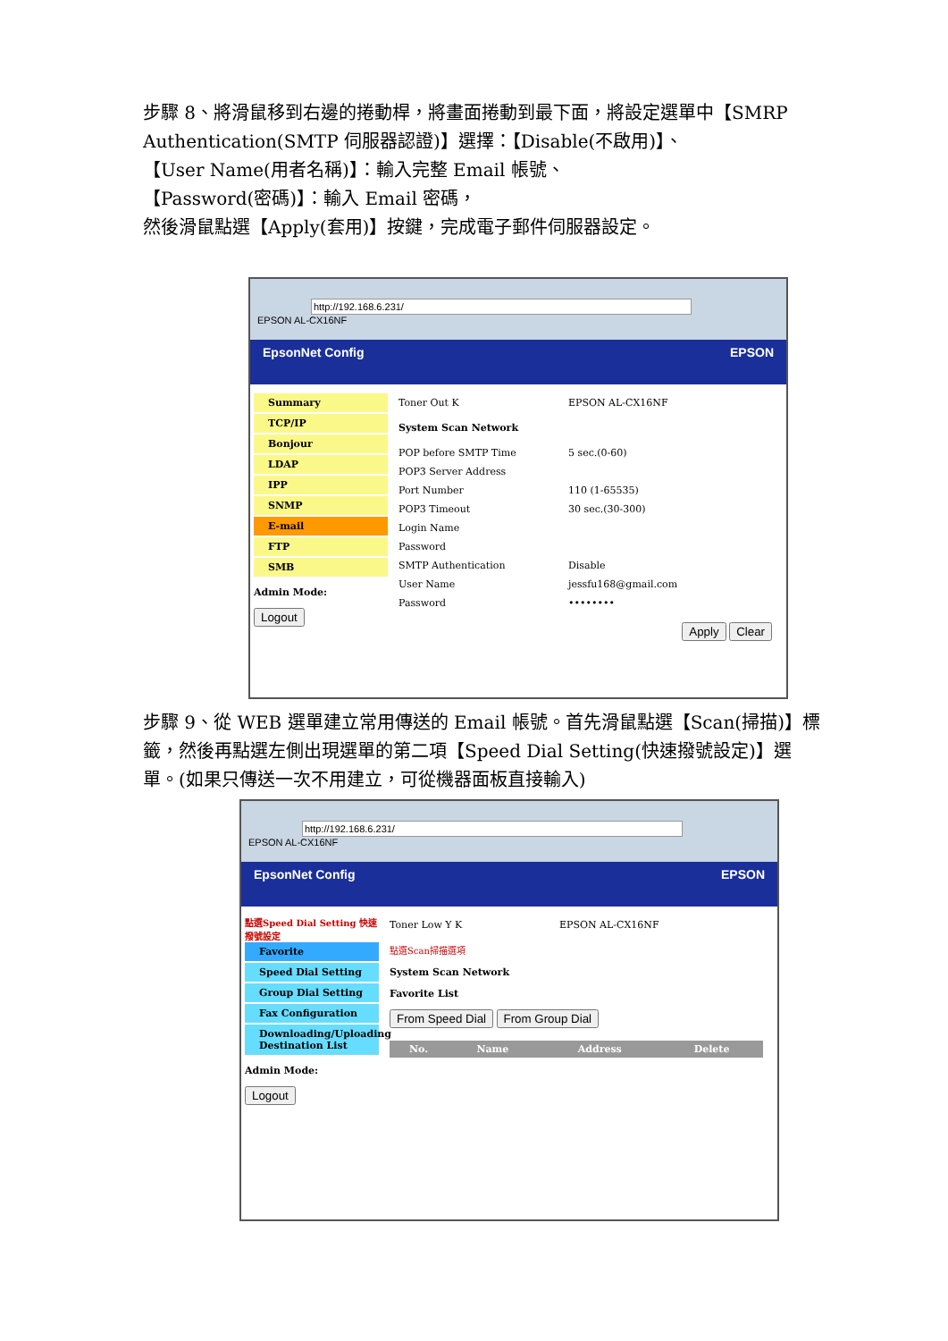步驟 8、將滑鼠移到右邊的捲動桿，將畫面捲動到最下面，將設定選單中【SMRP Authentication(SMTP 伺服器認證)】選擇：【Disable(不啟用)】、
【User Name(用者名稱)】：輸入完整 Email 帳號、
【Password(密碼)】：輸入 Email 密碼，
然後滑鼠點選【Apply(套用)】按鍵，完成電子郵件伺服器設定。
http://192.168.6.231/
EPSON AL-CX16NF
EpsonNet Config EPSON
Summary
TCP/IP
Bonjour
LDAP
IPP
SNMP
E-mail
FTP
SMB
Admin Mode:
Logout
Toner Out K EPSON AL-CX16NF
System Scan Network
POP before SMTP Time 5 sec.(0-60)
POP3 Server Address
Port Number 110 (1-65535)
POP3 Timeout 30 sec.(30-300)
Login Name
Password
SMTP Authentication Disable
User Name jessfu168@gmail.com
Password ••••••••
Apply Clear
步驟 9、從 WEB 選單建立常用傳送的 Email 帳號。首先滑鼠點選【Scan(掃描)】標籤，然後再點選左側出現選單的第二項【Speed Dial Setting(快速撥號設定)】選單。(如果只傳送一次不用建立，可從機器面板直接輸入)
http://192.168.6.231/
EPSON AL-CX16NF
EpsonNet Config EPSON
點選Speed Dial Setting 快速撥號設定
Favorite
Speed Dial Setting
Group Dial Setting
Fax Configuration
Downloading/Uploading Destination List
Admin Mode:
Logout
Toner Low Y K EPSON AL-CX16NF
點選Scan掃描選項
System Scan Network
Favorite List
From Speed Dial From Group Dial
| No. | Name | Address | Delete |
| --- | --- | --- | --- |